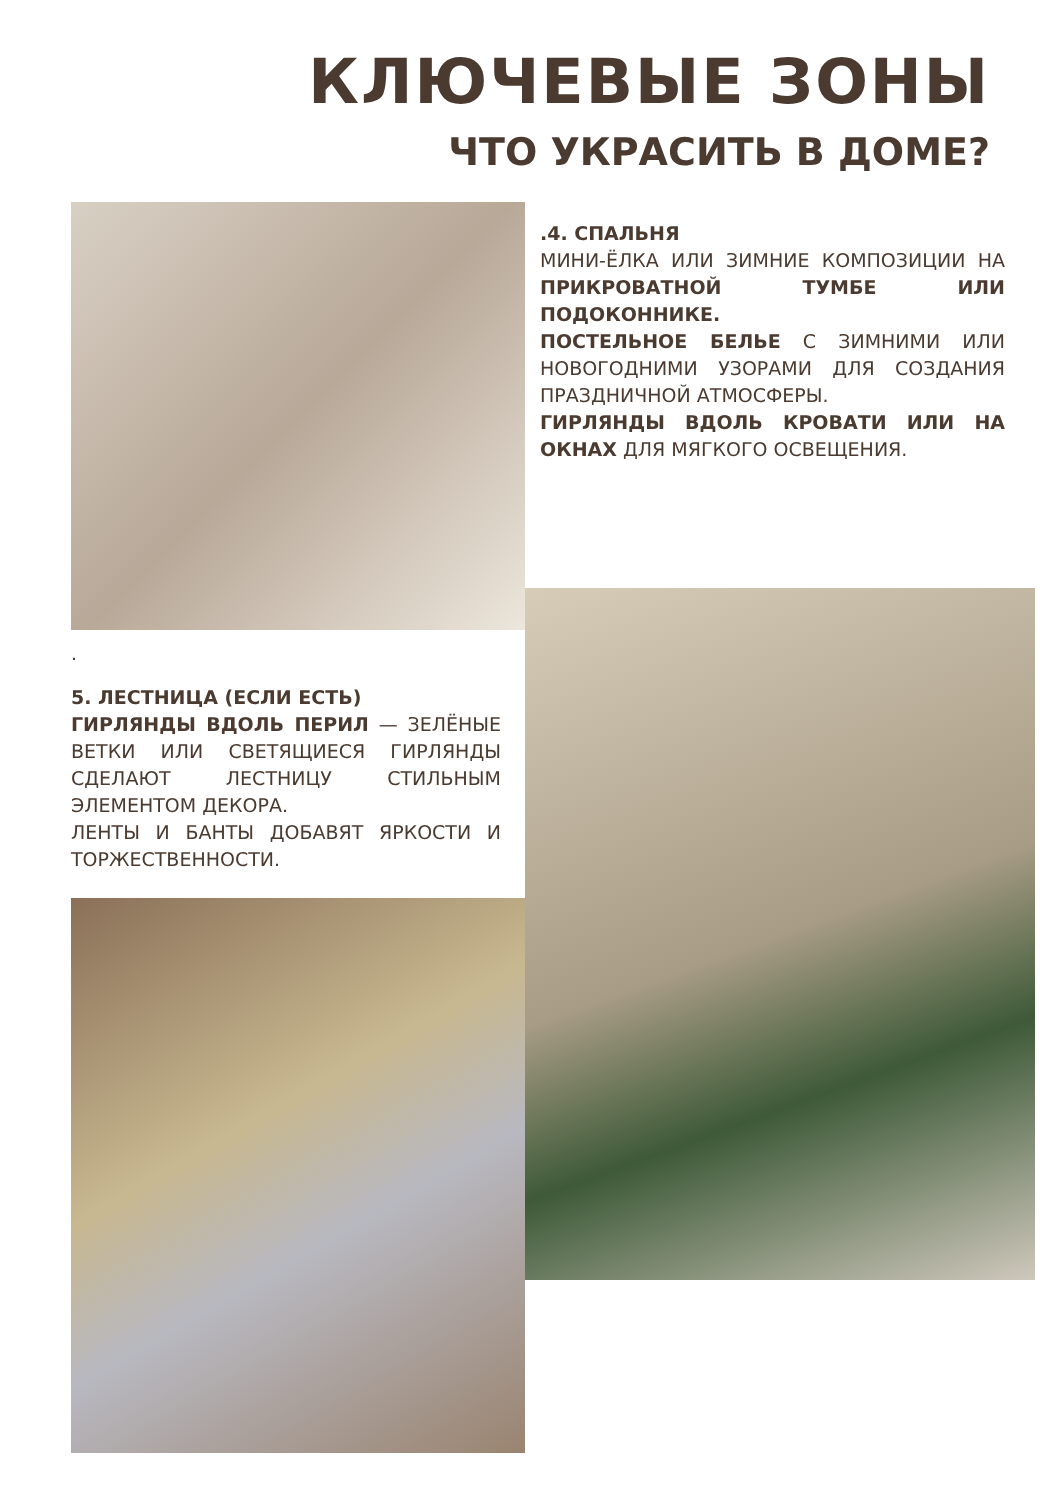КЛЮЧЕВЫЕ ЗОНЫ
ЧТО УКРАСИТЬ В ДОМЕ?
.4. СПАЛЬНЯ
МИНИ-ЁЛКА ИЛИ ЗИМНИЕ КОМПОЗИЦИИ НА ПРИКРОВАТНОЙ ТУМБЕ ИЛИ ПОДОКОННИКЕ.
ПОСТЕЛЬНОЕ БЕЛЬЕ С ЗИМНИМИ ИЛИ НОВОГОДНИМИ УЗОРАМИ ДЛЯ СОЗДАНИЯ ПРАЗДНИЧНОЙ АТМОСФЕРЫ.
ГИРЛЯНДЫ ВДОЛЬ КРОВАТИ ИЛИ НА ОКНАХ ДЛЯ МЯГКОГО ОСВЕЩЕНИЯ.
.
5. ЛЕСТНИЦА (ЕСЛИ ЕСТЬ)
ГИРЛЯНДЫ ВДОЛЬ ПЕРИЛ — ЗЕЛЁНЫЕ ВЕТКИ ИЛИ СВЕТЯЩИЕСЯ ГИРЛЯНДЫ СДЕЛАЮТ ЛЕСТНИЦУ СТИЛЬНЫМ ЭЛЕМЕНТОМ ДЕКОРА.
ЛЕНТЫ И БАНТЫ ДОБАВЯТ ЯРКОСТИ И ТОРЖЕСТВЕННОСТИ.